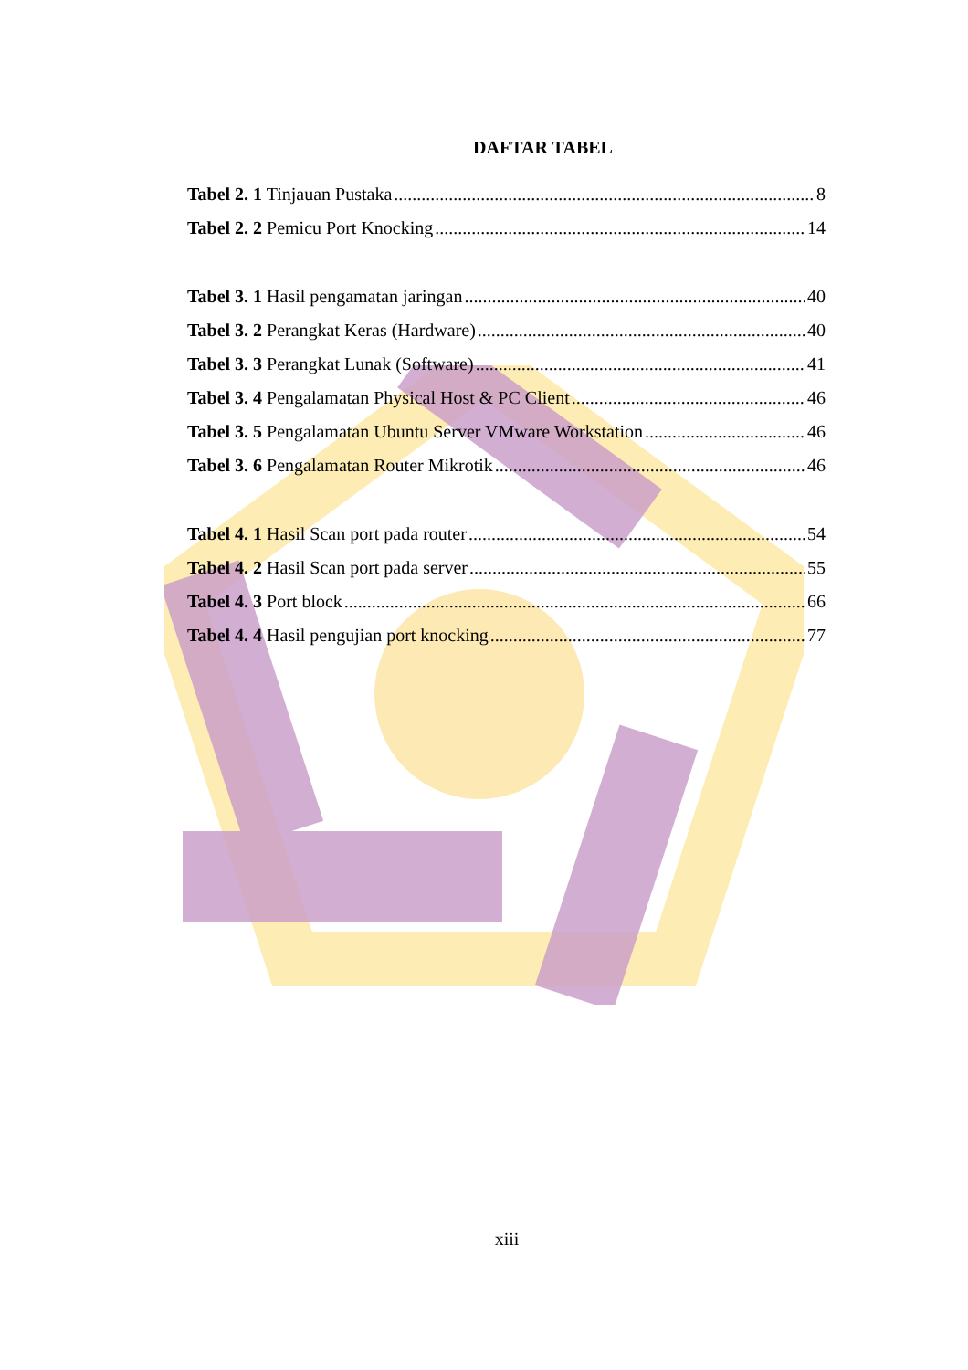DAFTAR TABEL
Tabel 2. 1 Tinjauan Pustaka 8
Tabel 2. 2 Pemicu Port Knocking 14
Tabel 3. 1 Hasil pengamatan jaringan 40
Tabel 3. 2 Perangkat Keras (Hardware) 40
Tabel 3. 3 Perangkat Lunak (Software) 41
Tabel 3. 4 Pengalamatan Physical Host & PC Client 46
Tabel 3. 5 Pengalamatan Ubuntu Server VMware Workstation 46
Tabel 3. 6 Pengalamatan Router Mikrotik 46
Tabel 4. 1 Hasil Scan port pada router 54
Tabel 4. 2 Hasil Scan port pada server 55
Tabel 4. 3 Port block 66
Tabel 4. 4 Hasil pengujian port knocking 77
xiii